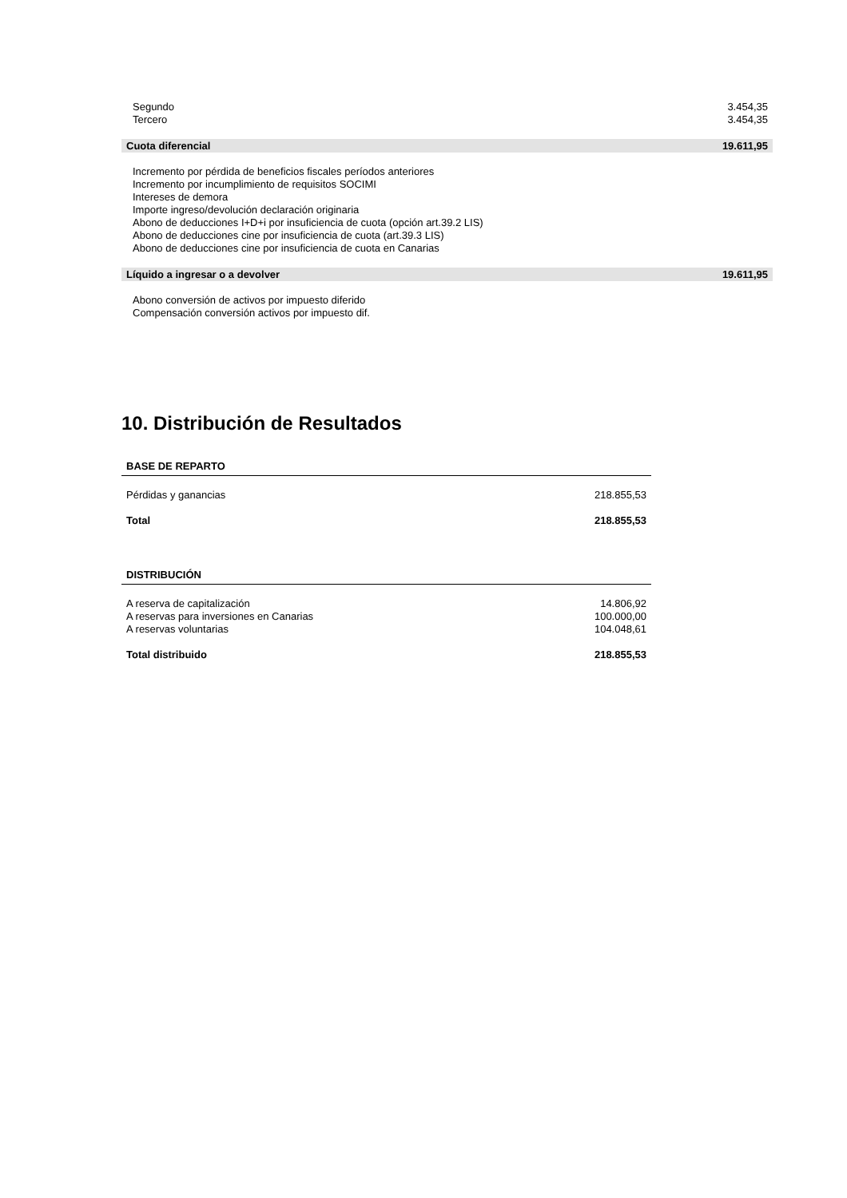| Segundo | 3.454,35 |
| Tercero | 3.454,35 |
| Cuota diferencial | 19.611,95 |
| Incremento por pérdida de beneficios fiscales períodos anteriores | |
| Incremento por incumplimiento de requisitos SOCIMI | |
| Intereses de demora | |
| Importe ingreso/devolución declaración originaria | |
| Abono de deducciones I+D+i por insuficiencia de cuota (opción art.39.2 LIS) | |
| Abono de deducciones cine por insuficiencia de cuota (art.39.3 LIS) | |
| Abono de deducciones cine por insuficiencia de cuota en Canarias | |
| Líquido a ingresar o a devolver | 19.611,95 |
| Abono conversión de activos por impuesto diferido | |
| Compensación conversión activos por impuesto dif. | |
10. Distribución de Resultados
| BASE DE REPARTO | |
| --- | --- |
| Pérdidas y ganancias | 218.855,53 |
| Total | 218.855,53 |
| DISTRIBUCIÓN | |
| A reserva de capitalización | 14.806,92 |
| A reservas para inversiones en Canarias | 100.000,00 |
| A reservas voluntarias | 104.048,61 |
| Total distribuido | 218.855,53 |